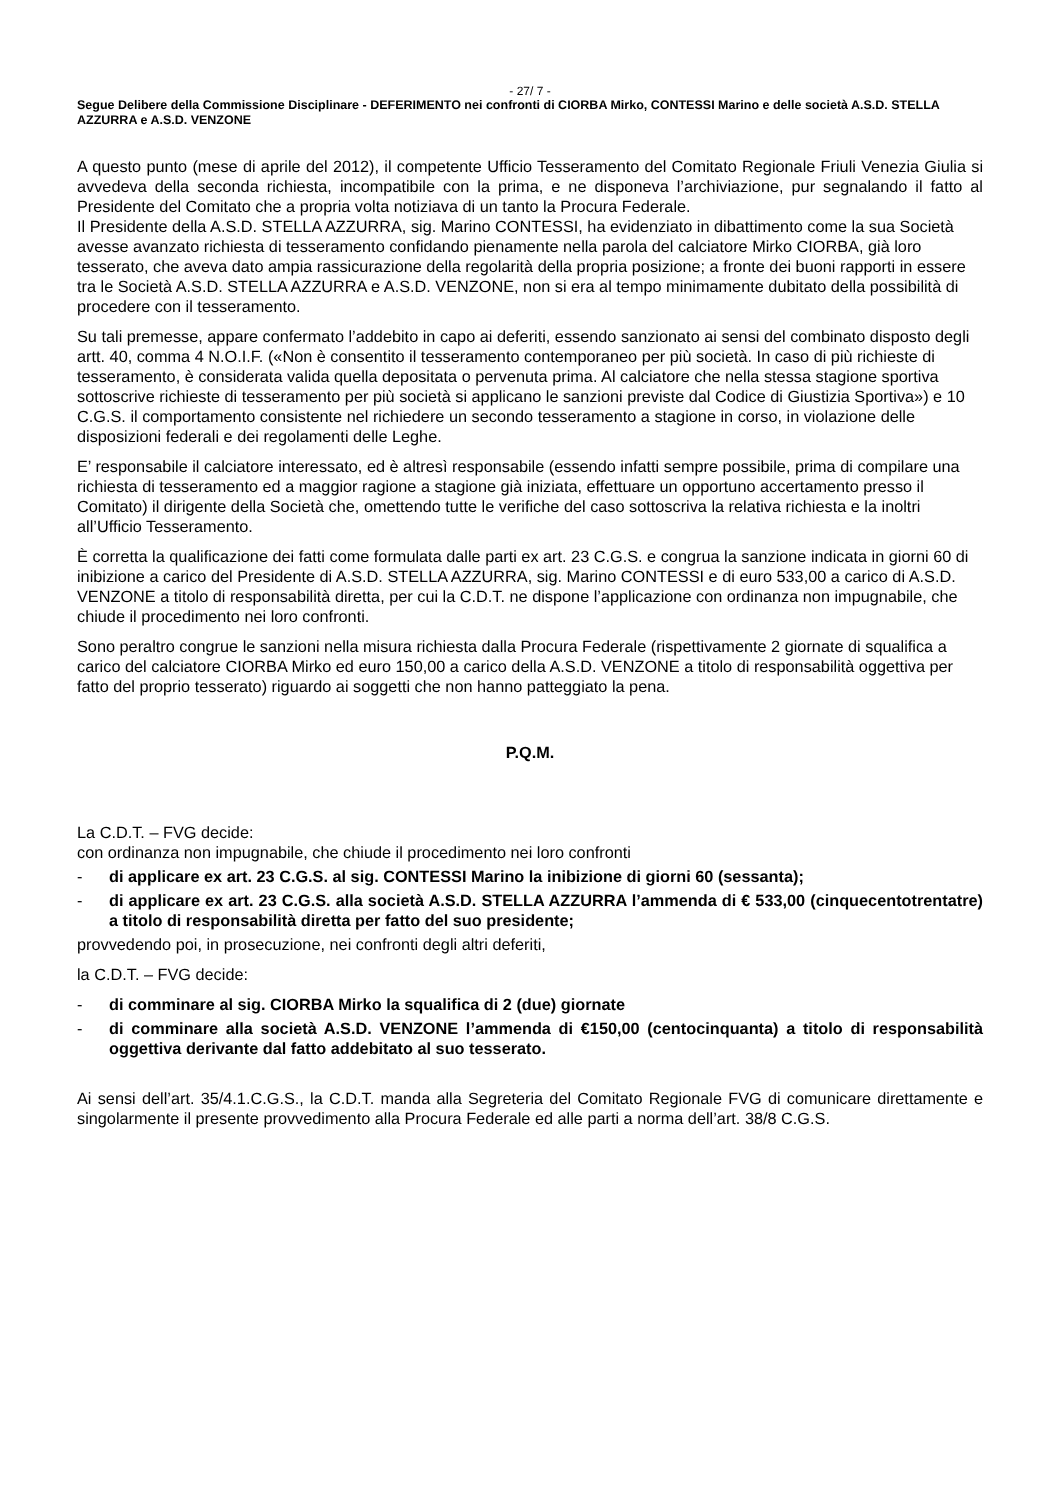- 27/ 7 -
Segue Delibere della Commissione Disciplinare - DEFERIMENTO nei confronti di CIORBA Mirko, CONTESSI Marino e delle società A.S.D. STELLA AZZURRA e A.S.D. VENZONE
A questo punto (mese di aprile del 2012), il competente Ufficio Tesseramento del Comitato Regionale Friuli Venezia Giulia si avvedeva della seconda richiesta, incompatibile con la prima, e ne disponeva l’archiviazione, pur segnalando il fatto al Presidente del Comitato che a propria volta notiziava di un tanto la Procura Federale.
Il Presidente della A.S.D. STELLA AZZURRA, sig. Marino CONTESSI, ha evidenziato in dibattimento come la sua Società avesse avanzato richiesta di tesseramento confidando pienamente nella parola del calciatore Mirko CIORBA, già loro tesserato, che aveva dato ampia rassicurazione della regolarità della propria posizione; a fronte dei buoni rapporti in essere tra le Società A.S.D. STELLA AZZURRA e A.S.D. VENZONE, non si era al tempo minimamente dubitato della possibilità di procedere con il tesseramento.
Su tali premesse, appare confermato l’addebito in capo ai deferiti, essendo sanzionato ai sensi del combinato disposto degli artt. 40, comma 4 N.O.I.F. («Non è consentito il tesseramento contemporaneo per più società. In caso di più richieste di tesseramento, è considerata valida quella depositata o pervenuta prima. Al calciatore che nella stessa stagione sportiva sottoscrive richieste di tesseramento per più società si applicano le sanzioni previste dal Codice di Giustizia Sportiva») e 10 C.G.S. il comportamento consistente nel richiedere un secondo tesseramento a stagione in corso, in violazione delle disposizioni federali e dei regolamenti delle Leghe.
E’ responsabile il calciatore interessato, ed è altresì responsabile (essendo infatti sempre possibile, prima di compilare una richiesta di tesseramento ed a maggior ragione a stagione già iniziata, effettuare un opportuno accertamento presso il Comitato) il dirigente della Società che, omettendo tutte le verifiche del caso sottoscriva la relativa richiesta e la inoltri all’Ufficio Tesseramento.
È corretta la qualificazione dei fatti come formulata dalle parti ex art. 23 C.G.S. e congrua la sanzione indicata in giorni 60 di inibizione a carico del Presidente di A.S.D. STELLA AZZURRA, sig. Marino CONTESSI e di euro 533,00 a carico di A.S.D. VENZONE a titolo di responsabilità diretta, per cui la C.D.T. ne dispone l’applicazione con ordinanza non impugnabile, che chiude il procedimento nei loro confronti.
Sono peraltro congrue le sanzioni nella misura richiesta dalla Procura Federale (rispettivamente 2 giornate di squalifica a carico del calciatore CIORBA Mirko ed euro 150,00 a carico della A.S.D. VENZONE a titolo di responsabilità oggettiva per fatto del proprio tesserato) riguardo ai soggetti che non hanno patteggiato la pena.
P.Q.M.
La C.D.T. – FVG decide:
con ordinanza non impugnabile, che chiude il procedimento nei loro confronti
- di applicare ex art. 23 C.G.S. al sig. CONTESSI Marino la inibizione di giorni 60 (sessanta);
- di applicare ex art. 23 C.G.S. alla società A.S.D. STELLA AZZURRA l’ammenda di € 533,00 (cinquecentotrentatre) a titolo di responsabilità diretta per fatto del suo presidente;
provvedendo poi, in prosecuzione, nei confronti degli altri deferiti,
la C.D.T. – FVG decide:
- di comminare al sig. CIORBA Mirko la squalifica di 2 (due) giornate
- di comminare alla società A.S.D. VENZONE l’ammenda di €150,00 (centocinquanta) a titolo di responsabilità oggettiva derivante dal fatto addebitato al suo tesserato.
Ai sensi dell’art. 35/4.1.C.G.S., la C.D.T. manda alla Segreteria del Comitato Regionale FVG di comunicare direttamente e singolarmente il presente provvedimento alla Procura Federale ed alle parti a norma dell’art. 38/8 C.G.S.